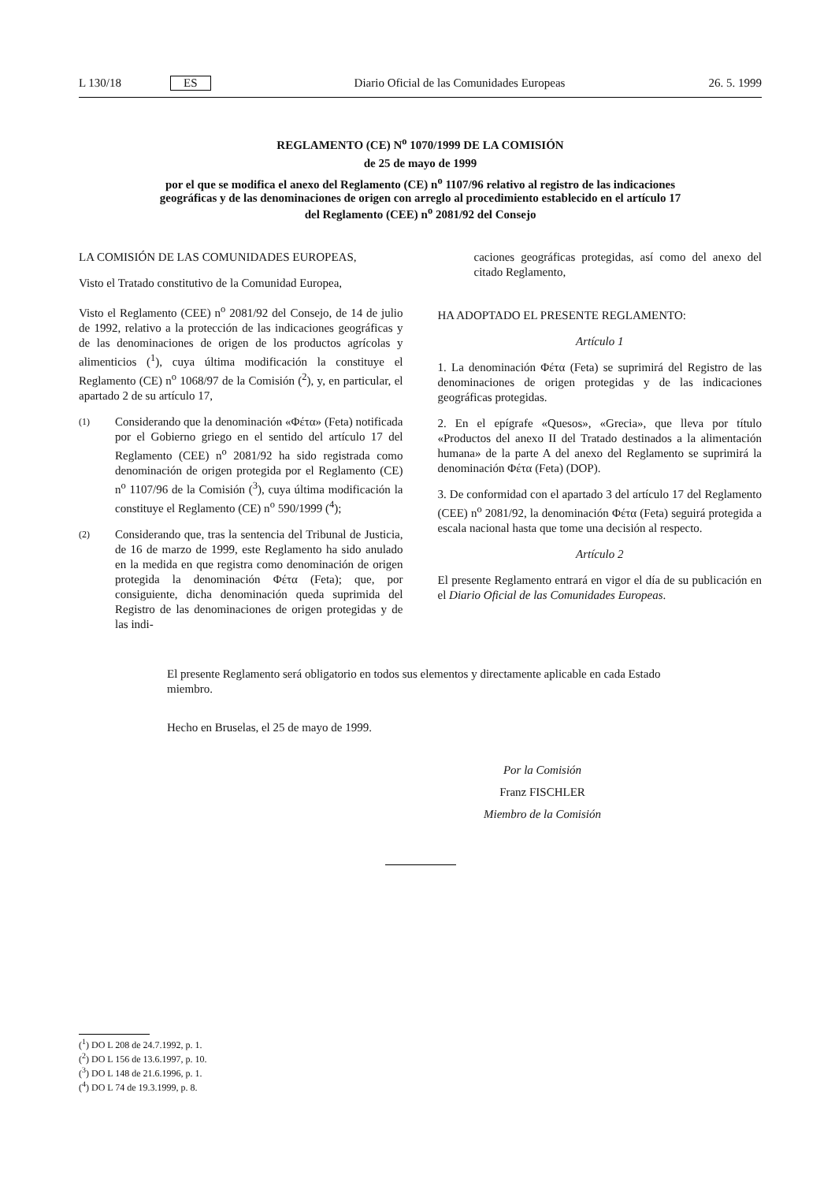L 130/18 ES Diario Oficial de las Comunidades Europeas 26. 5. 1999
REGLAMENTO (CE) N<sup>o</sup> 1070/1999 DE LA COMISIÓN
de 25 de mayo de 1999
por el que se modifica el anexo del Reglamento (CE) n<sup>o</sup> 1107/96 relativo al registro de las indicaciones geográficas y de las denominaciones de origen con arreglo al procedimiento establecido en el artículo 17 del Reglamento (CEE) n<sup>o</sup> 2081/92 del Consejo
LA COMISIÓN DE LAS COMUNIDADES EUROPEAS,
Visto el Tratado constitutivo de la Comunidad Europea,
Visto el Reglamento (CEE) n<sup>o</sup> 2081/92 del Consejo, de 14 de julio de 1992, relativo a la protección de las indicaciones geográficas y de las denominaciones de origen de los productos agrícolas y alimenticios (<sup>1</sup>), cuya última modificación la constituye el Reglamento (CE) n<sup>o</sup> 1068/97 de la Comisión (<sup>2</sup>), y, en particular, el apartado 2 de su artículo 17,
(1)
Considerando que la denominación «Φέτα» (Feta) notificada por el Gobierno griego en el sentido del artículo 17 del Reglamento (CEE) n<sup>o</sup> 2081/92 ha sido registrada como denominación de origen protegida por el Reglamento (CE) n<sup>o</sup> 1107/96 de la Comisión (<sup>3</sup>), cuya última modificación la constituye el Reglamento (CE) n<sup>o</sup> 590/1999 (<sup>4</sup>);
(2)
Considerando que, tras la sentencia del Tribunal de Justicia, de 16 de marzo de 1999, este Reglamento ha sido anulado en la medida en que registra como denominación de origen protegida la denominación Φέτα (Feta); que, por consiguiente, dicha denominación queda suprimida del Registro de las denominaciones de origen protegidas y de las indi-
caciones geográficas protegidas, así como del anexo del citado Reglamento,
HA ADOPTADO EL PRESENTE REGLAMENTO:
Artículo 1
1. La denominación Φέτα (Feta) se suprimirá del Registro de las denominaciones de origen protegidas y de las indicaciones geográficas protegidas.
2. En el epígrafe «Quesos», «Grecia», que lleva por título «Productos del anexo II del Tratado destinados a la alimentación humana» de la parte A del anexo del Reglamento se suprimirá la denominación Φέτα (Feta) (DOP).
3. De conformidad con el apartado 3 del artículo 17 del Reglamento (CEE) n<sup>o</sup> 2081/92, la denominación Φέτα (Feta) seguirá protegida a escala nacional hasta que tome una decisión al respecto.
Artículo 2
El presente Reglamento entrará en vigor el día de su publicación en el Diario Oficial de las Comunidades Europeas.
El presente Reglamento será obligatorio en todos sus elementos y directamente aplicable en cada Estado miembro.
Hecho en Bruselas, el 25 de mayo de 1999.
Por la Comisión
Franz FISCHLER
Miembro de la Comisión
(<sup>1</sup>) DO L 208 de 24.7.1992, p. 1.
(<sup>2</sup>) DO L 156 de 13.6.1997, p. 10.
(<sup>3</sup>) DO L 148 de 21.6.1996, p. 1.
(<sup>4</sup>) DO L 74 de 19.3.1999, p. 8.